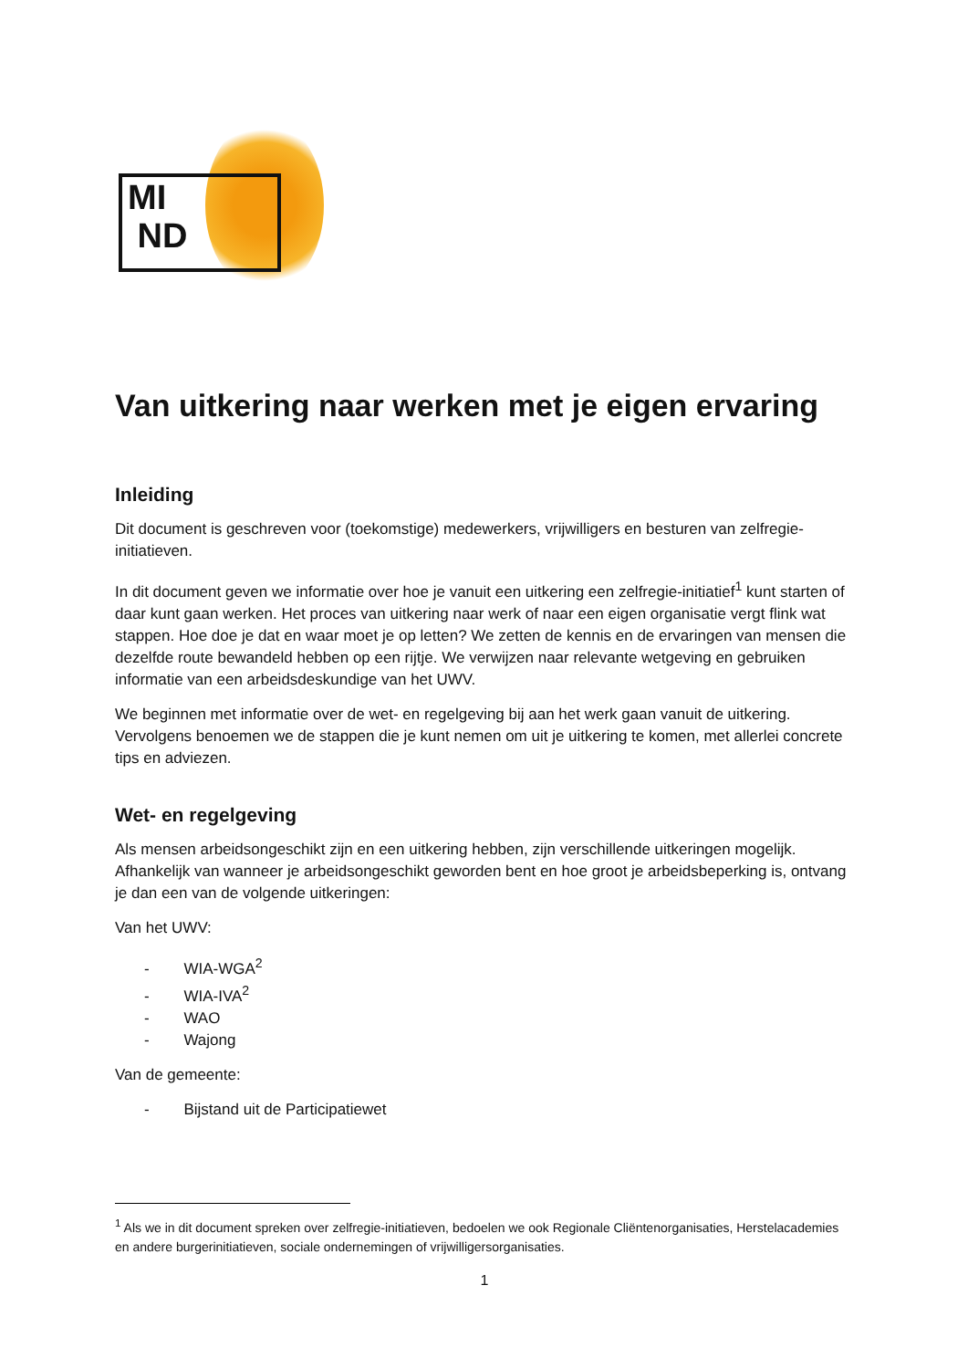MI
ND
Van uitkering naar werken met je eigen ervaring
Inleiding
Dit document is geschreven voor (toekomstige) medewerkers, vrijwilligers en besturen van zelfregie-initiatieven.
In dit document geven we informatie over hoe je vanuit een uitkering een zelfregie-initiatief<sup>1</sup> kunt starten of daar kunt gaan werken. Het proces van uitkering naar werk of naar een eigen organisatie vergt flink wat stappen. Hoe doe je dat en waar moet je op letten? We zetten de kennis en de ervaringen van mensen die dezelfde route bewandeld hebben op een rijtje. We verwijzen naar relevante wetgeving en gebruiken informatie van een arbeidsdeskundige van het UWV.
We beginnen met informatie over de wet- en regelgeving bij aan het werk gaan vanuit de uitkering. Vervolgens benoemen we de stappen die je kunt nemen om uit je uitkering te komen, met allerlei concrete tips en adviezen.
Wet- en regelgeving
Als mensen arbeidsongeschikt zijn en een uitkering hebben, zijn verschillende uitkeringen mogelijk. Afhankelijk van wanneer je arbeidsongeschikt geworden bent en hoe groot je arbeidsbeperking is, ontvang je dan een van de volgende uitkeringen:
Van het UWV:
- WIA-WGA<sup>2</sup>
- WIA-IVA<sup>2</sup>
- WAO
- Wajong
Van de gemeente:
- Bijstand uit de Participatiewet
<sup>1</sup> Als we in dit document spreken over zelfregie-initiatieven, bedoelen we ook Regionale Cliëntenorganisaties, Herstelacademies en andere burgerinitiatieven, sociale ondernemingen of vrijwilligersorganisaties.
1